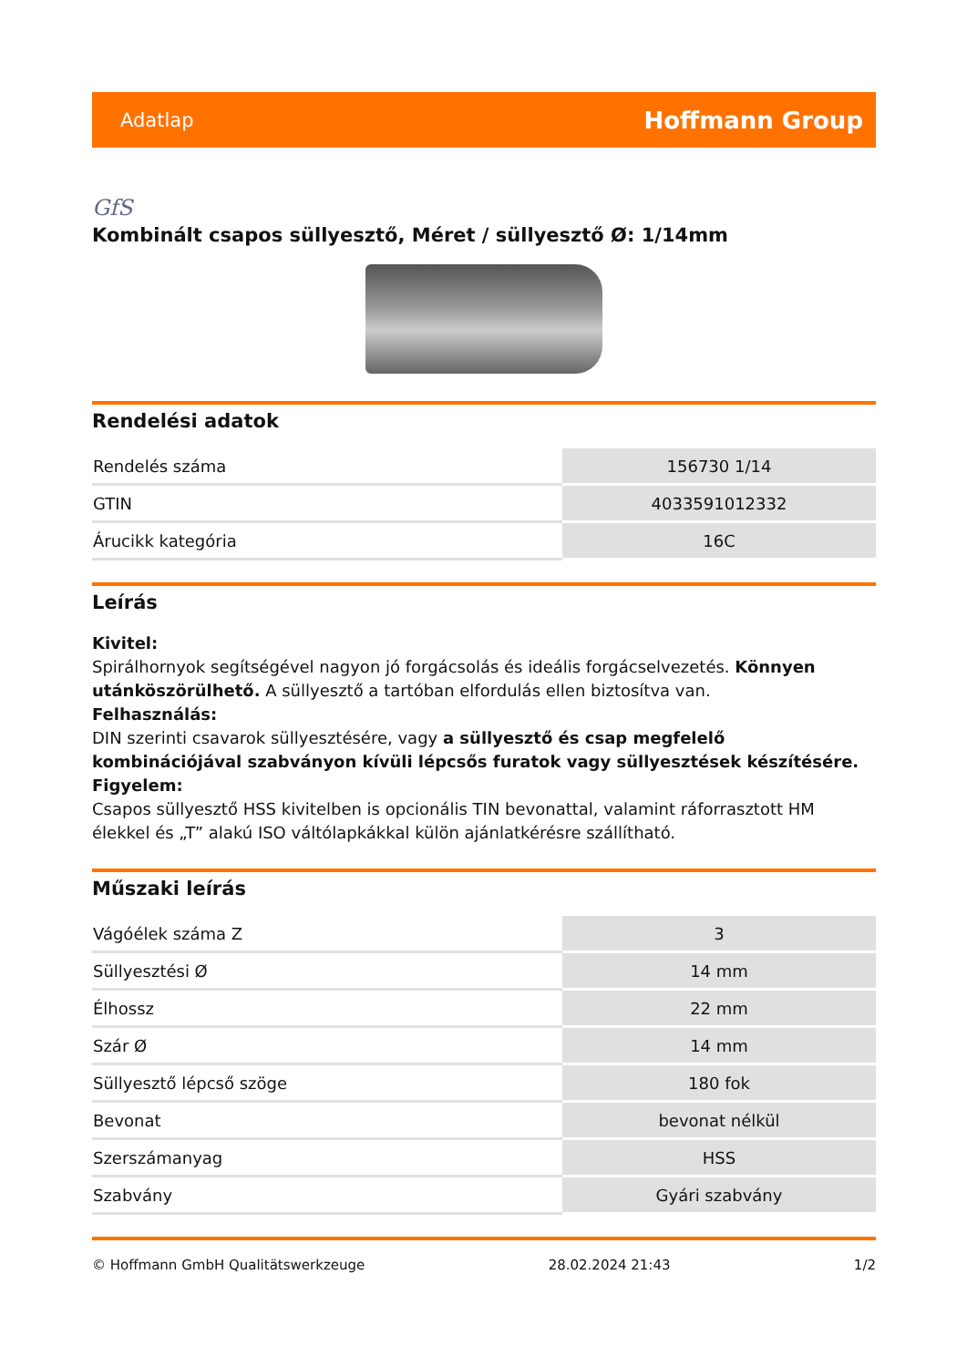Adatlap Hoffmann Group
GfS
Kombinált csapos süllyesztő, Méret / süllyesztő Ø: 1/14mm
Rendelési adatok
| Rendelés száma | 156730 1/14 |
| GTIN | 4033591012332 |
| Árucikk kategória | 16C |
Leírás
Kivitel:
Spirálhornyok segítségével nagyon jó forgácsolás és ideális forgácselvezetés. Könnyen utánköszörülhető. A süllyesztő a tartóban elfordulás ellen biztosítva van.
Felhasználás:
DIN szerinti csavarok süllyesztésére, vagy a süllyesztő és csap megfelelő kombinációjával szabványon kívüli lépcsős furatok vagy süllyesztések készítésére.
Figyelem:
Csapos süllyesztő HSS kivitelben is opcionális TIN bevonattal, valamint ráforrasztott HM élekkel és „T” alakú ISO váltólapkákkal külön ajánlatkérésre szállítható.
Műszaki leírás
| Vágóélek száma Z | 3 |
| Süllyesztési Ø | 14 mm |
| Élhossz | 22 mm |
| Szár Ø | 14 mm |
| Süllyesztő lépcső szöge | 180 fok |
| Bevonat | bevonat nélkül |
| Szerszámanyag | HSS |
| Szabvány | Gyári szabvány |
© Hoffmann GmbH Qualitätswerkzeuge 28.02.2024 21:43 1/2